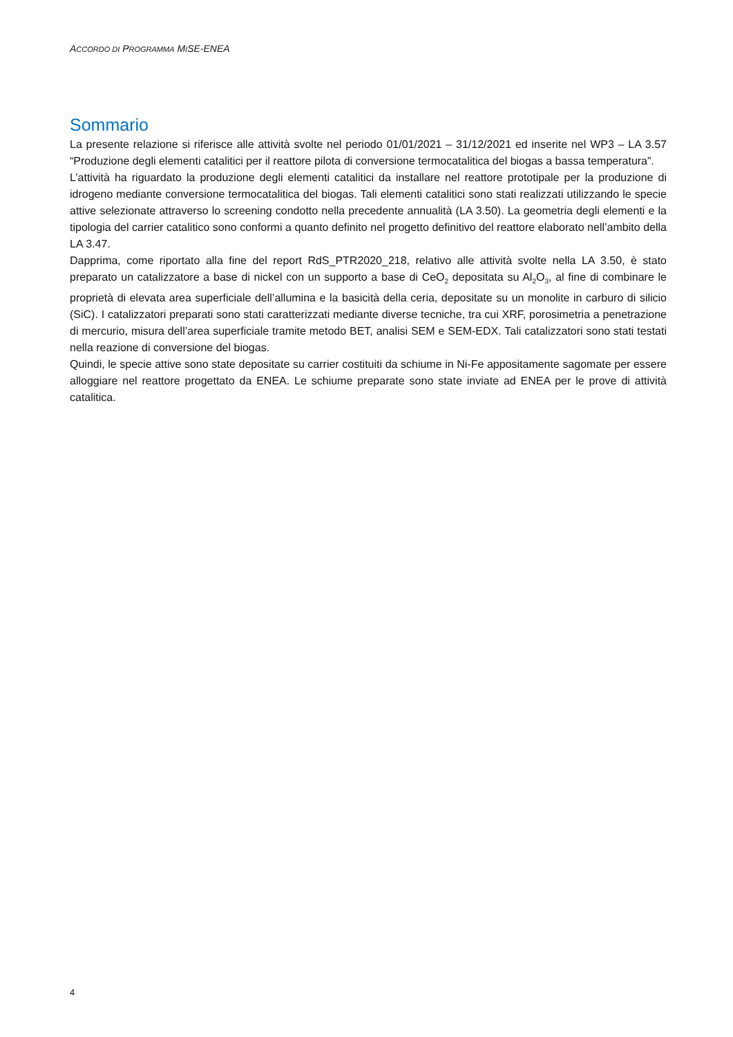ACCORDO DI PROGRAMMA MISE-ENEA
Sommario
La presente relazione si riferisce alle attività svolte nel periodo 01/01/2021 – 31/12/2021 ed inserite nel WP3 – LA 3.57 “Produzione degli elementi catalitici per il reattore pilota di conversione termocatalitica del biogas a bassa temperatura”.
L’attività ha riguardato la produzione degli elementi catalitici da installare nel reattore prototipale per la produzione di idrogeno mediante conversione termocatalitica del biogas. Tali elementi catalitici sono stati realizzati utilizzando le specie attive selezionate attraverso lo screening condotto nella precedente annualità (LA 3.50). La geometria degli elementi e la tipologia del carrier catalitico sono conformi a quanto definito nel progetto definitivo del reattore elaborato nell’ambito della LA 3.47.
Dapprima, come riportato alla fine del report RdS_PTR2020_218, relativo alle attività svolte nella LA 3.50, è stato preparato un catalizzatore a base di nickel con un supporto a base di CeO<sub>2</sub> depositata su Al<sub>2</sub>O<sub>3</sub>, al fine di combinare le proprietà di elevata area superficiale dell’allumina e la basicità della ceria, depositate su un monolite in carburo di silicio (SiC). I catalizzatori preparati sono stati caratterizzati mediante diverse tecniche, tra cui XRF, porosimetria a penetrazione di mercurio, misura dell’area superficiale tramite metodo BET, analisi SEM e SEM-EDX. Tali catalizzatori sono stati testati nella reazione di conversione del biogas.
Quindi, le specie attive sono state depositate su carrier costituiti da schiume in Ni-Fe appositamente sagomate per essere alloggiare nel reattore progettato da ENEA. Le schiume preparate sono state inviate ad ENEA per le prove di attività catalitica.
4